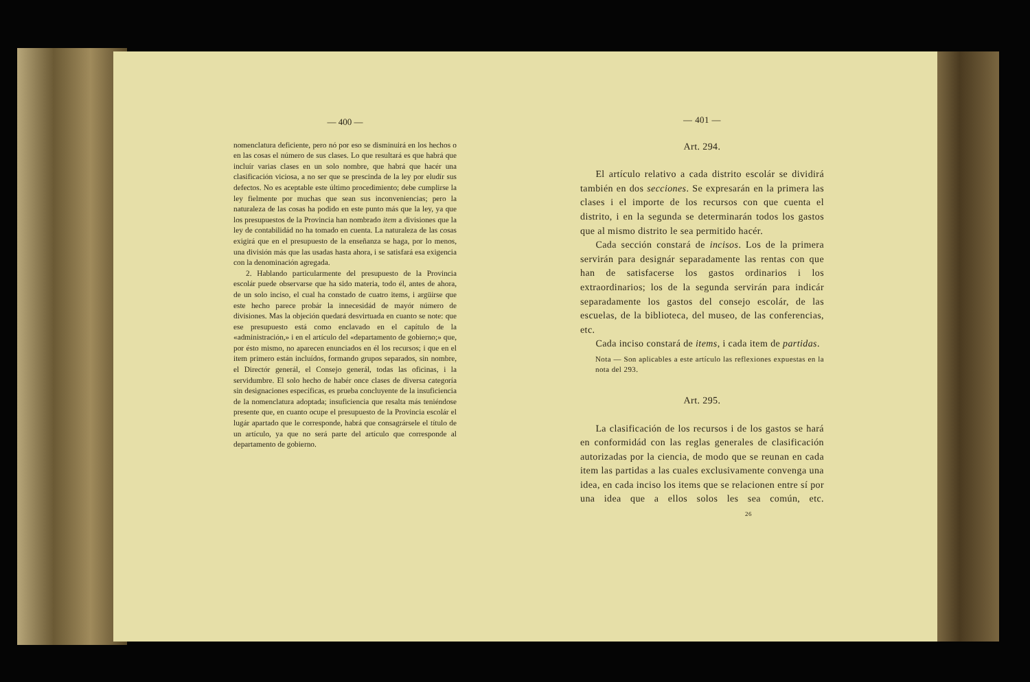— 400 —
nomenclatura deficiente, pero nó por eso se disminuirá en los hechos o en las cosas el número de sus clases. Lo que resultará es que habrá que incluír varias clases en un solo nombre, que habrá que hacér una clasificación viciosa, a no ser que se prescinda de la ley por eludír sus defectos. No es aceptable este último procedimiento; debe cumplirse la ley fielmente por muchas que sean sus inconveniencias; pero la naturaleza de las cosas ha podido en este punto más que la ley, ya que los presupuestos de la Provincia han nombrado item a divisiones que la ley de contabilidád no ha tomado en cuenta. La naturaleza de las cosas exigirá que en el presupuesto de la enseñanza se haga, por lo menos, una división más que las usadas hasta ahora, i se satisfará esa exigencia con la denominación agregada.
2. Hablando particularmente del presupuesto de la Provincia escolár puede observarse que ha sido materia, todo él, antes de ahora, de un solo inciso, el cual ha constado de cuatro items, i argüirse que este hecho parece probár la innecesidád de mayór número de divisiones. Mas la objeción quedará desvirtuada en cuanto se note: que ese presupuesto está como enclavado en el capítulo de la «administración,» i en el artículo del «departamento de gobierno;» que, por ésto mismo, no aparecen enunciados en él los recursos; i que en el item primero están incluídos, formando grupos separados, sin nombre, el Directór generál, el Consejo generál, todas las oficinas, i la servidumbre. El solo hecho de habér once clases de diversa categoría sin designaciones específicas, es prueba concluyente de la insuficiencia de la nomenclatura adoptada; insuficiencia que resalta más teniéndose presente que, en cuanto ocupe el presupuesto de la Provincia escolár el lugár apartado que le corresponde, habrá que consagrársele el título de un artículo, ya que no será parte del artículo que corresponde al departamento de gobierno.
— 401 —
Art. 294.
El artículo relativo a cada distrito escolár se dividirá también en dos secciones. Se expresarán en la primera las clases i el importe de los recursos con que cuenta el distrito, i en la segunda se determinarán todos los gastos que al mismo distrito le sea permitido hacér.
Cada sección constará de incisos. Los de la primera servirán para designár separadamente las rentas con que han de satisfacerse los gastos ordinarios i los extraordinarios; los de la segunda servirán para indicár separadamente los gastos del consejo escolár, de las escuelas, de la biblioteca, del museo, de las conferencias, etc.
Cada inciso constará de items, i cada item de partidas.
Nota — Son aplicables a este artículo las reflexiones expuestas en la nota del 293.
Art. 295.
La clasificación de los recursos i de los gastos se hará en conformidád con las reglas generales de clasificación autorizadas por la ciencia, de modo que se reunan en cada item las partidas a las cuales exclusivamente convenga una idea, en cada inciso los items que se relacionen entre sí por una idea que a ellos solos les sea común, etc. 26